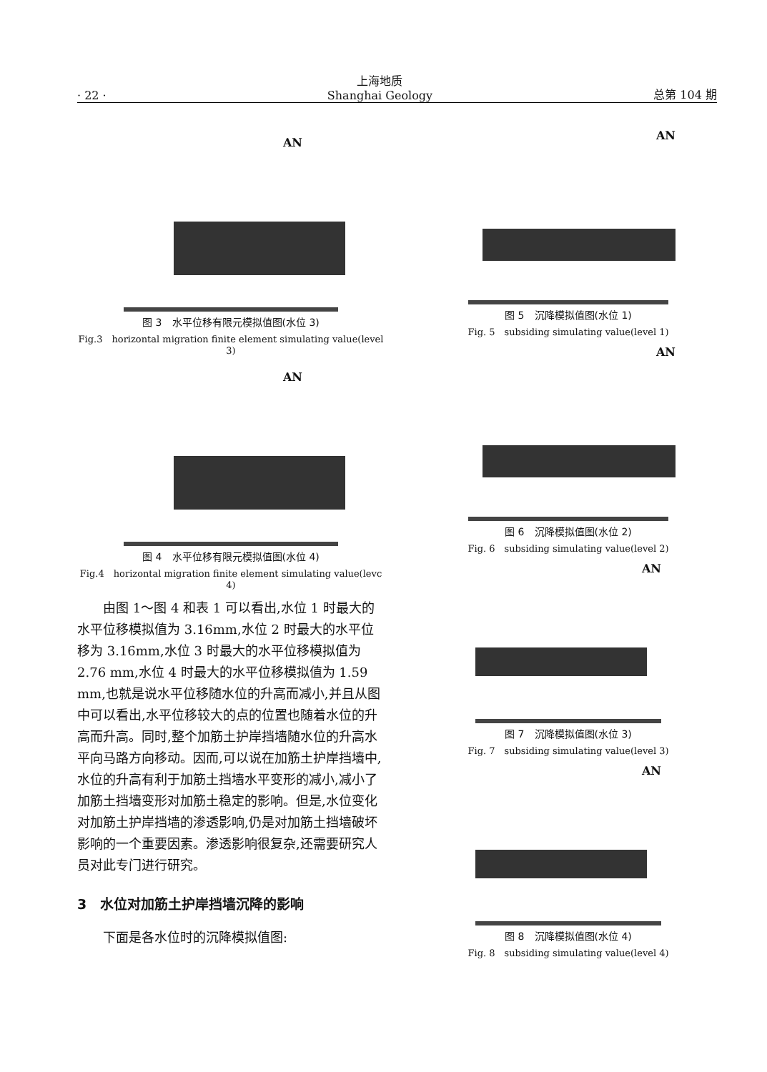· 22 · 上海地质
Shanghai Geology 总第 104 期
AN
图 3　水平位移有限元模拟值图(水位 3)
Fig.3　horizontal migration finite element simulating value(level 3)
AN
图 4　水平位移有限元模拟值图(水位 4)
Fig.4　horizontal migration finite element simulating value(levc 4)
由图 1～图 4 和表 1 可以看出,水位 1 时最大的水平位移模拟值为 3.16mm,水位 2 时最大的水平位移为 3.16mm,水位 3 时最大的水平位移模拟值为 2.76 mm,水位 4 时最大的水平位移模拟值为 1.59 mm,也就是说水平位移随水位的升高而减小,并且从图中可以看出,水平位移较大的点的位置也随着水位的升高而升高。同时,整个加筋土护岸挡墙随水位的升高水平向马路方向移动。因而,可以说在加筋土护岸挡墙中,水位的升高有利于加筋土挡墙水平变形的减小,减小了加筋土挡墙变形对加筋土稳定的影响。但是,水位变化对加筋土护岸挡墙的渗透影响,仍是对加筋土挡墙破坏影响的一个重要因素。渗透影响很复杂,还需要研究人员对此专门进行研究。
3　水位对加筋土护岸挡墙沉降的影响
下面是各水位时的沉降模拟值图:
AN
图 5　沉降模拟值图(水位 1)
Fig. 5　subsiding simulating value(level 1)
AN
图 6　沉降模拟值图(水位 2)
Fig. 6　subsiding simulating value(level 2)
AN
图 7　沉降模拟值图(水位 3)
Fig. 7　subsiding simulating value(level 3)
AN
图 8　沉降模拟值图(水位 4)
Fig. 8　subsiding simulating value(level 4)